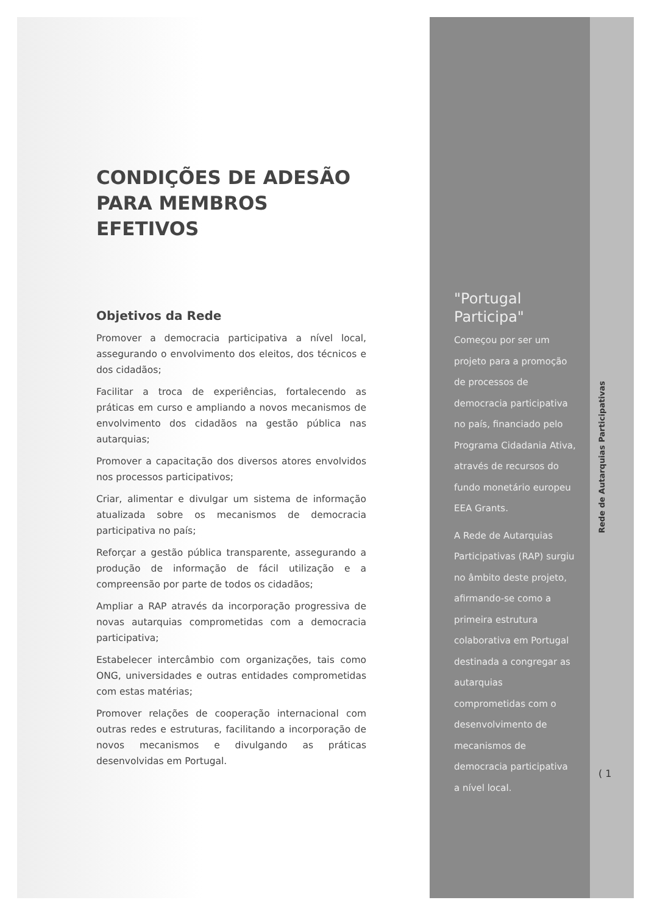CONDIÇÕES DE ADESÃO PARA MEMBROS EFETIVOS
Objetivos da Rede
Promover a democracia participativa a nível local, assegurando o envolvimento dos eleitos, dos técnicos e dos cidadãos;
Facilitar a troca de experiências, fortalecendo as práticas em curso e ampliando a novos mecanismos de envolvimento dos cidadãos na gestão pública nas autarquias;
Promover a capacitação dos diversos atores envolvidos nos processos participativos;
Criar, alimentar e divulgar um sistema de informação atualizada sobre os mecanismos de democracia participativa no país;
Reforçar a gestão pública transparente, assegurando a produção de informação de fácil utilização e a compreensão por parte de todos os cidadãos;
Ampliar a RAP através da incorporação progressiva de novas autarquias comprometidas com a democracia participativa;
Estabelecer intercâmbio com organizações, tais como ONG, universidades e outras entidades comprometidas com estas matérias;
Promover relações de cooperação internacional com outras redes e estruturas, facilitando a incorporação de novos mecanismos e divulgando as práticas desenvolvidas em Portugal.
"Portugal Participa"
Começou por ser um projeto para a promoção de processos de democracia participativa no país, financiado pelo Programa Cidadania Ativa, através de recursos do fundo monetário europeu EEA Grants.
A Rede de Autarquias Participativas (RAP) surgiu no âmbito deste projeto, afirmando-se como a primeira estrutura colaborativa em Portugal destinada a congregar as autarquias comprometidas com o desenvolvimento de mecanismos de democracia participativa a nível local.
Rede de Autarquias Participativas
( 1